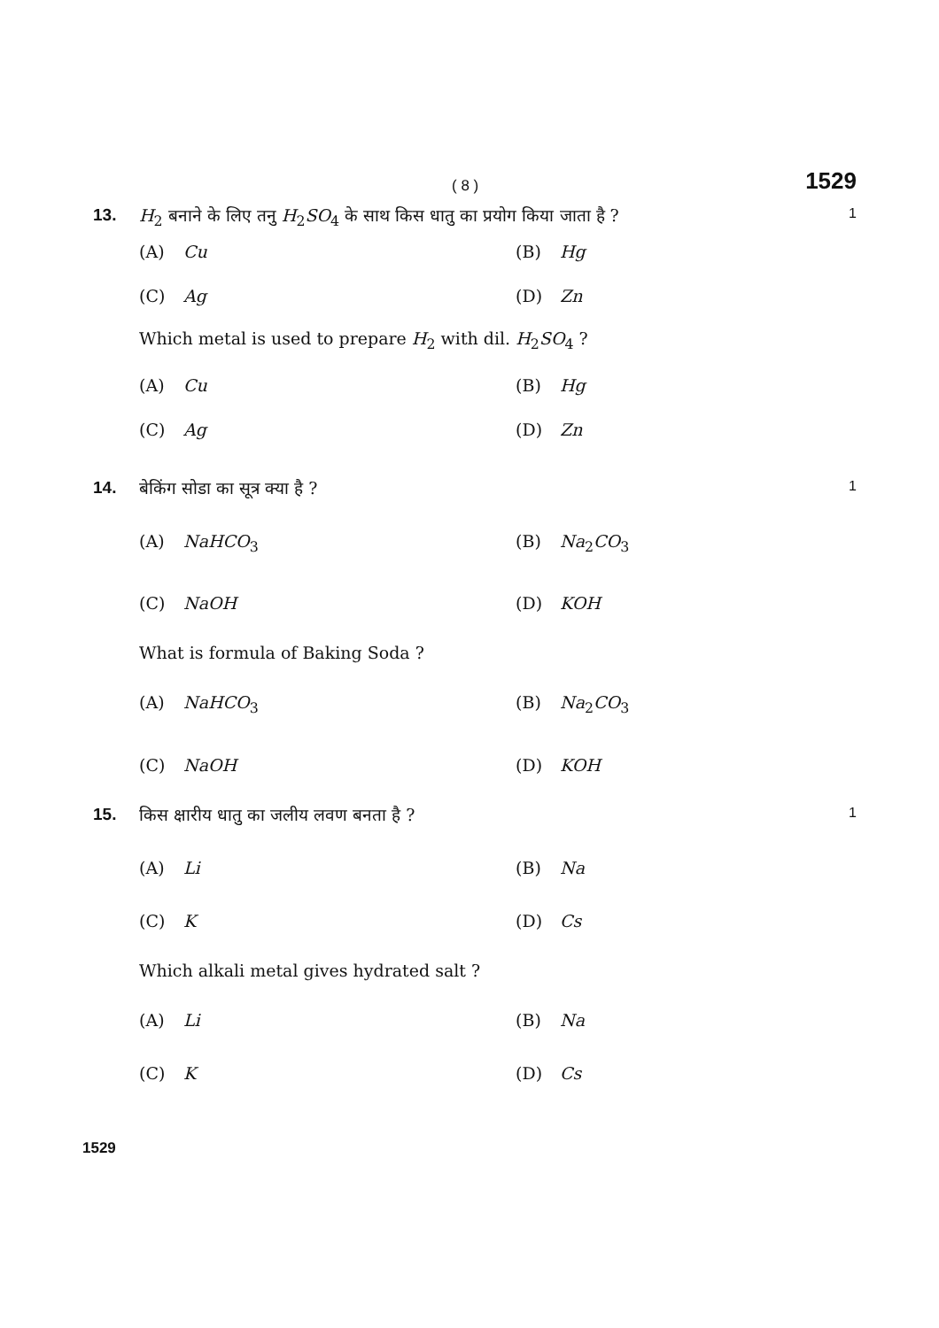( 8 )
1529
13. H<sub>2</sub> बनाने के लिए तनु H<sub>2</sub>SO<sub>4</sub> के साथ किस धातु का प्रयोग किया जाता है ?
1
(A) Cu
(B) Hg
(C) Ag
(D) Zn
Which metal is used to prepare H<sub>2</sub> with dil. H<sub>2</sub>SO<sub>4</sub> ?
(A) Cu
(B) Hg
(C) Ag
(D) Zn
14. बेकिंग सोडा का सूत्र क्या है ?
1
(A) NaHCO<sub>3</sub>
(B) Na<sub>2</sub>CO<sub>3</sub>
(C) NaOH
(D) KOH
What is formula of Baking Soda ?
(A) NaHCO<sub>3</sub>
(B) Na<sub>2</sub>CO<sub>3</sub>
(C) NaOH
(D) KOH
15. किस क्षारीय धातु का जलीय लवण बनता है ?
1
(A) Li
(B) Na
(C) K
(D) Cs
Which alkali metal gives hydrated salt ?
(A) Li
(B) Na
(C) K
(D) Cs
1529